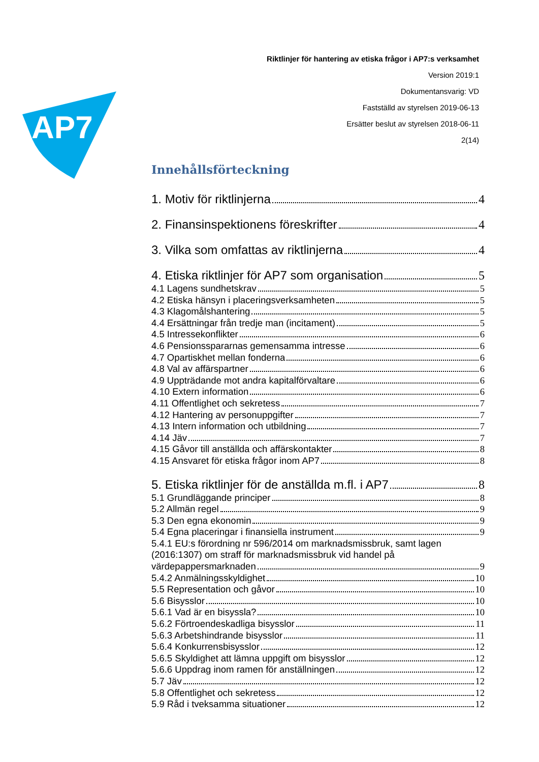AP7
Riktlinjer för hantering av etiska frågor i AP7:s verksamhet
Version 2019:1
Dokumentansvarig: VD
Fastställd av styrelsen 2019-06-13
Ersätter beslut av styrelsen 2018-06-11
2(14)
Innehållsförteckning
1. Motiv för riktlinjerna 4
2. Finansinspektionens föreskrifter 4
3. Vilka som omfattas av riktlinjerna 4
4. Etiska riktlinjer för AP7 som organisation 5
4.1 Lagens sundhetskrav 5
4.2 Etiska hänsyn i placeringsverksamheten 5
4.3 Klagomålshantering 5
4.4 Ersättningar från tredje man (incitament) 5
4.5 Intressekonflikter 6
4.6 Pensionsspararnas gemensamma intresse 6
4.7 Opartiskhet mellan fonderna 6
4.8 Val av affärspartner 6
4.9 Uppträdande mot andra kapitalförvaltare 6
4.10 Extern information 6
4.11 Offentlighet och sekretess 7
4.12 Hantering av personuppgifter 7
4.13 Intern information och utbildning 7
4.14 Jäv 7
4.15 Gåvor till anställda och affärskontakter 8
4.15 Ansvaret för etiska frågor inom AP7 8
5. Etiska riktlinjer för de anställda m.fl. i AP7 8
5.1 Grundläggande principer 8
5.2 Allmän regel 9
5.3 Den egna ekonomin 9
5.4 Egna placeringar i finansiella instrument 9
5.4.1 EU:s förordning nr 596/2014 om marknadsmissbruk, samt lagen (2016:1307) om straff för marknadsmissbruk vid handel på
värdepappersmarknaden 9
5.4.2 Anmälningsskyldighet 10
5.5 Representation och gåvor 10
5.6 Bisysslor 10
5.6.1 Vad är en bisyssla? 10
5.6.2 Förtroendeskadliga bisysslor 11
5.6.3 Arbetshindrande bisysslor 11
5.6.4 Konkurrensbisysslor 12
5.6.5 Skyldighet att lämna uppgift om bisysslor 12
5.6.6 Uppdrag inom ramen för anställningen 12
5.7 Jäv 12
5.8 Offentlighet och sekretess 12
5.9 Råd i tveksamma situationer 12